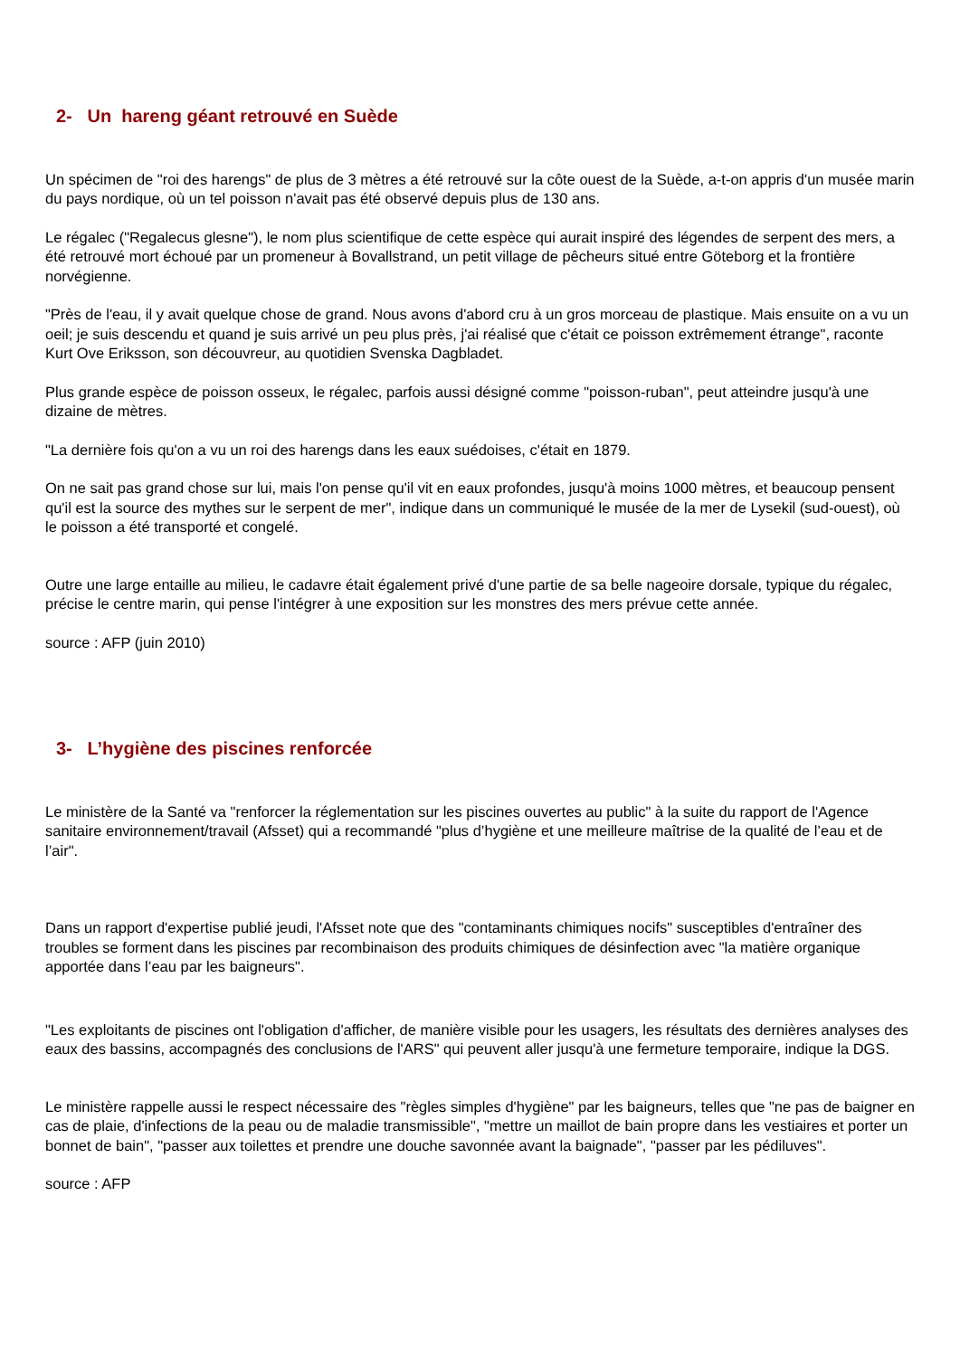2- Un hareng géant retrouvé en Suède
Un spécimen de "roi des harengs" de plus de 3 mètres a été retrouvé sur la côte ouest de la Suède, a-t-on appris d'un musée marin du pays nordique, où un tel poisson n'avait pas été observé depuis plus de 130 ans.
Le régalec ("Regalecus glesne"), le nom plus scientifique de cette espèce qui aurait inspiré des légendes de serpent des mers, a été retrouvé mort échoué par un promeneur à Bovallstrand, un petit village de pêcheurs situé entre Göteborg et la frontière norvégienne.
"Près de l'eau, il y avait quelque chose de grand. Nous avons d'abord cru à un gros morceau de plastique. Mais ensuite on a vu un oeil; je suis descendu et quand je suis arrivé un peu plus près, j'ai réalisé que c'était ce poisson extrêmement étrange", raconte Kurt Ove Eriksson, son découvreur, au quotidien Svenska Dagbladet.
Plus grande espèce de poisson osseux, le régalec, parfois aussi désigné comme "poisson-ruban", peut atteindre jusqu'à une dizaine de mètres.
"La dernière fois qu'on a vu un roi des harengs dans les eaux suédoises, c'était en 1879.
On ne sait pas grand chose sur lui, mais l'on pense qu'il vit en eaux profondes, jusqu'à moins 1000 mètres, et beaucoup pensent qu'il est la source des mythes sur le serpent de mer", indique dans un communiqué le musée de la mer de Lysekil (sud-ouest), où le poisson a été transporté et congelé.
Outre une large entaille au milieu, le cadavre était également privé d'une partie de sa belle nageoire dorsale, typique du régalec, précise le centre marin, qui pense l'intégrer à une exposition sur les monstres des mers prévue cette année.
source : AFP (juin 2010)
3- L’hygiène des piscines renforcée
Le ministère de la Santé va "renforcer la réglementation sur les piscines ouvertes au public" à la suite du rapport de l'Agence sanitaire environnement/travail (Afsset) qui a recommandé "plus d’hygiène et une meilleure maîtrise de la qualité de l’eau et de l’air".
Dans un rapport d'expertise publié jeudi, l'Afsset note que des "contaminants chimiques nocifs" susceptibles d'entraîner des troubles se forment dans les piscines par recombinaison des produits chimiques de désinfection avec "la matière organique apportée dans l’eau par les baigneurs".
"Les exploitants de piscines ont l'obligation d'afficher, de manière visible pour les usagers, les résultats des dernières analyses des eaux des bassins, accompagnés des conclusions de l'ARS" qui peuvent aller jusqu'à une fermeture temporaire, indique la DGS.
Le ministère rappelle aussi le respect nécessaire des "règles simples d'hygiène" par les baigneurs, telles que "ne pas de baigner en cas de plaie, d'infections de la peau ou de maladie transmissible", "mettre un maillot de bain propre dans les vestiaires et porter un bonnet de bain", "passer aux toilettes et prendre une douche savonnée avant la baignade", "passer par les pédiluves".
source : AFP